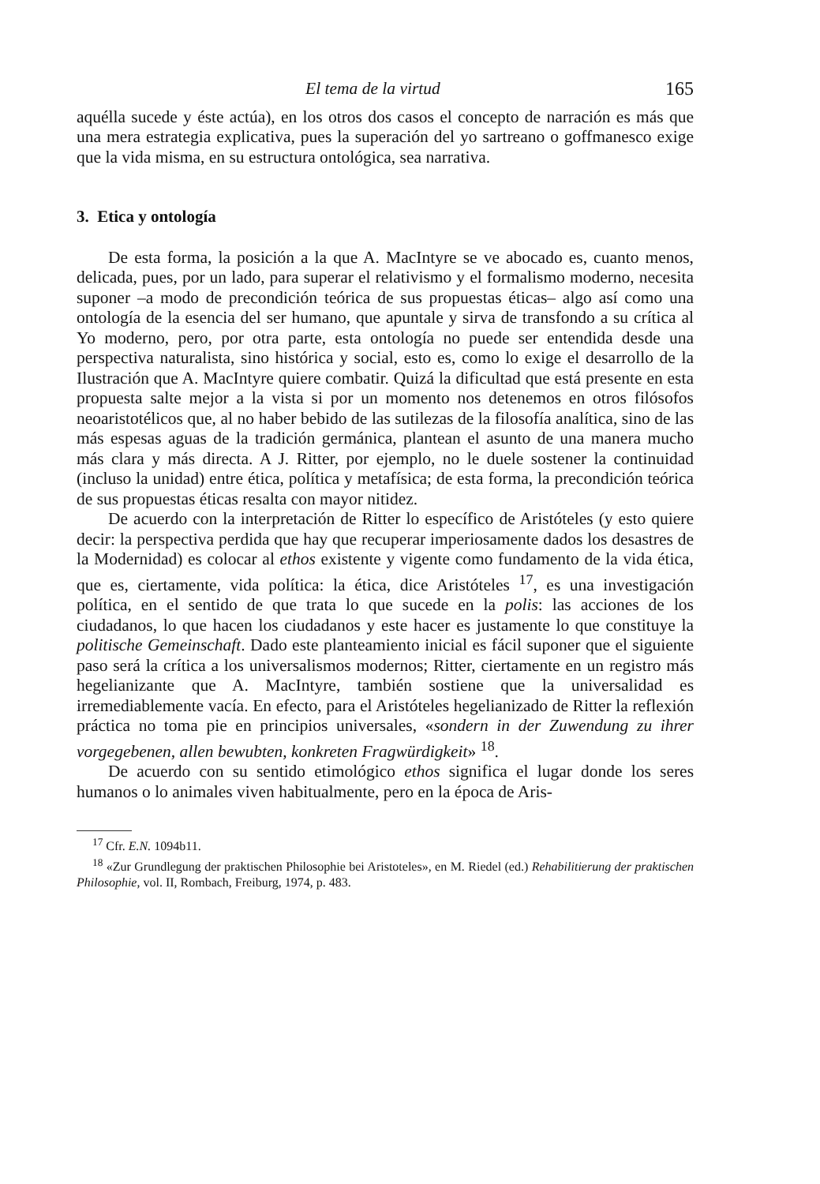El tema de la virtud 165
aquélla sucede y éste actúa), en los otros dos casos el concepto de narración es más que una mera estrategia explicativa, pues la superación del yo sartreano o goffmanesco exige que la vida misma, en su estructura ontológica, sea narrativa.
3. Etica y ontología
De esta forma, la posición a la que A. MacIntyre se ve abocado es, cuanto menos, delicada, pues, por un lado, para superar el relativismo y el formalismo moderno, necesita suponer –a modo de precondición teórica de sus propuestas éticas– algo así como una ontología de la esencia del ser humano, que apuntale y sirva de transfondo a su crítica al Yo moderno, pero, por otra parte, esta ontología no puede ser entendida desde una perspectiva naturalista, sino histórica y social, esto es, como lo exige el desarrollo de la Ilustración que A. MacIntyre quiere combatir. Quizá la dificultad que está presente en esta propuesta salte mejor a la vista si por un momento nos detenemos en otros filósofos neoaristotélicos que, al no haber bebido de las sutilezas de la filosofía analítica, sino de las más espesas aguas de la tradición germánica, plantean el asunto de una manera mucho más clara y más directa. A J. Ritter, por ejemplo, no le duele sostener la continuidad (incluso la unidad) entre ética, política y metafísica; de esta forma, la precondición teórica de sus propuestas éticas resalta con mayor nitidez.
De acuerdo con la interpretación de Ritter lo específico de Aristóteles (y esto quiere decir: la perspectiva perdida que hay que recuperar imperiosamente dados los desastres de la Modernidad) es colocar al ethos existente y vigente como fundamento de la vida ética, que es, ciertamente, vida política: la ética, dice Aristóteles <sup>17</sup>, es una investigación política, en el sentido de que trata lo que sucede en la polis: las acciones de los ciudadanos, lo que hacen los ciudadanos y este hacer es justamente lo que constituye la politische Gemeinschaft. Dado este planteamiento inicial es fácil suponer que el siguiente paso será la crítica a los universalismos modernos; Ritter, ciertamente en un registro más hegelianizante que A. MacIntyre, también sostiene que la universalidad es irremediablemente vacía. En efecto, para el Aristóteles hegelianizado de Ritter la reflexión práctica no toma pie en principios universales, «sondern in der Zuwendung zu ihrer vorgegebenen, allen bewubten, konkreten Fragwürdigkeit» <sup>18</sup>.
De acuerdo con su sentido etimológico ethos significa el lugar donde los seres humanos o lo animales viven habitualmente, pero en la época de Aris-
<sup>17</sup> Cfr. E.N. 1094b11.
<sup>18</sup> «Zur Grundlegung der praktischen Philosophie bei Aristoteles», en M. Riedel (ed.) Rehabilitierung der praktischen Philosophie, vol. II, Rombach, Freiburg, 1974, p. 483.